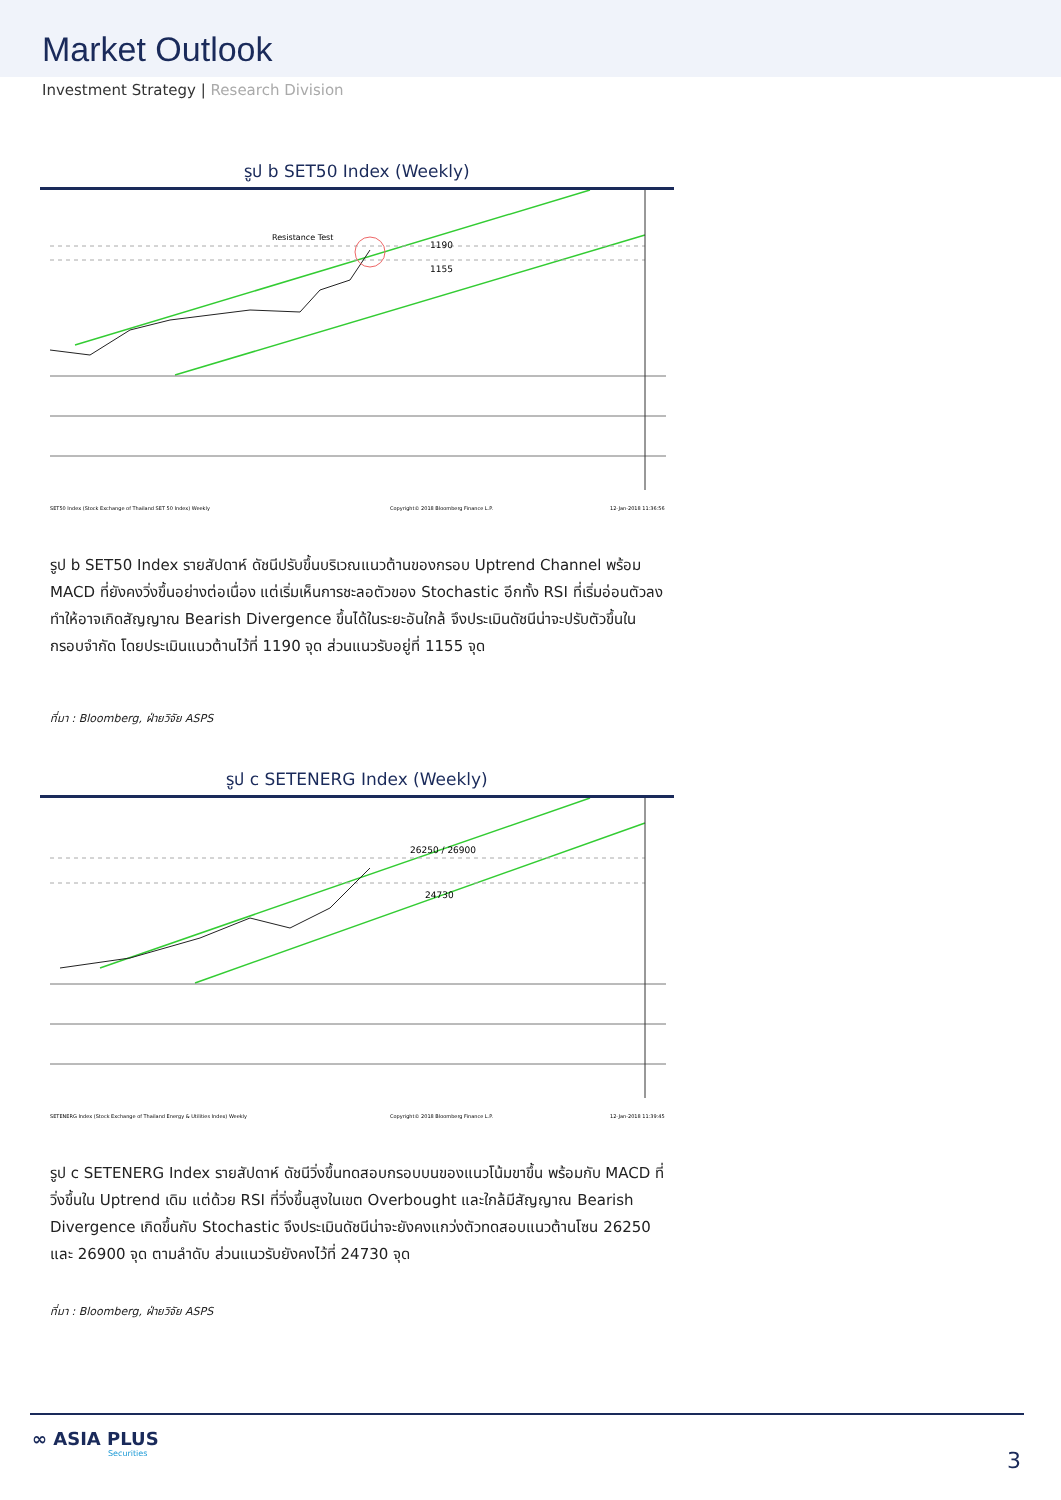Market Outlook
Investment Strategy | Research Division
รูป b SET50 Index (Weekly)
Resistance Test
1190
1155
SET50 Index (Stock Exchange of Thailand SET 50 Index) Weekly
Copyright© 2018 Bloomberg Finance L.P.
12-Jan-2018 11:36:56
รูป b SET50 Index รายสัปดาห์ ดัชนีปรับขึ้นบริเวณแนวต้านของกรอบ Uptrend Channel พร้อม MACD ที่ยังคงวิ่งขึ้นอย่างต่อเนื่อง แต่เริ่มเห็นการชะลอตัวของ Stochastic อีกทั้ง RSI ที่เริ่มอ่อนตัวลง ทำให้อาจเกิดสัญญาณ Bearish Divergence ขึ้นได้ในระยะอันใกล้ จึงประเมินดัชนีน่าจะปรับตัวขึ้นในกรอบจำกัด โดยประเมินแนวต้านไว้ที่ 1190 จุด ส่วนแนวรับอยู่ที่ 1155 จุด
ที่มา : Bloomberg, ฝ่ายวิจัย ASPS
รูป c SETENERG Index (Weekly)
26250 / 26900
24730
SETENERG Index (Stock Exchange of Thailand Energy & Utilities Index) Weekly
Copyright© 2018 Bloomberg Finance L.P.
12-Jan-2018 11:39:45
รูป c SETENERG Index รายสัปดาห์ ดัชนีวิ่งขึ้นทดสอบกรอบบนของแนวโน้มขาขึ้น พร้อมกับ MACD ที่วิ่งขึ้นใน Uptrend เดิม แต่ด้วย RSI ที่วิ่งขึ้นสูงในเขต Overbought และใกล้มีสัญญาณ Bearish Divergence เกิดขึ้นกับ Stochastic จึงประเมินดัชนีน่าจะยังคงแกว่งตัวทดสอบแนวต้านโซน 26250 และ 26900 จุด ตามลำดับ ส่วนแนวรับยังคงไว้ที่ 24730 จุด
ที่มา : Bloomberg, ฝ่ายวิจัย ASPS
∞ ASIA PLUS
Securities
3